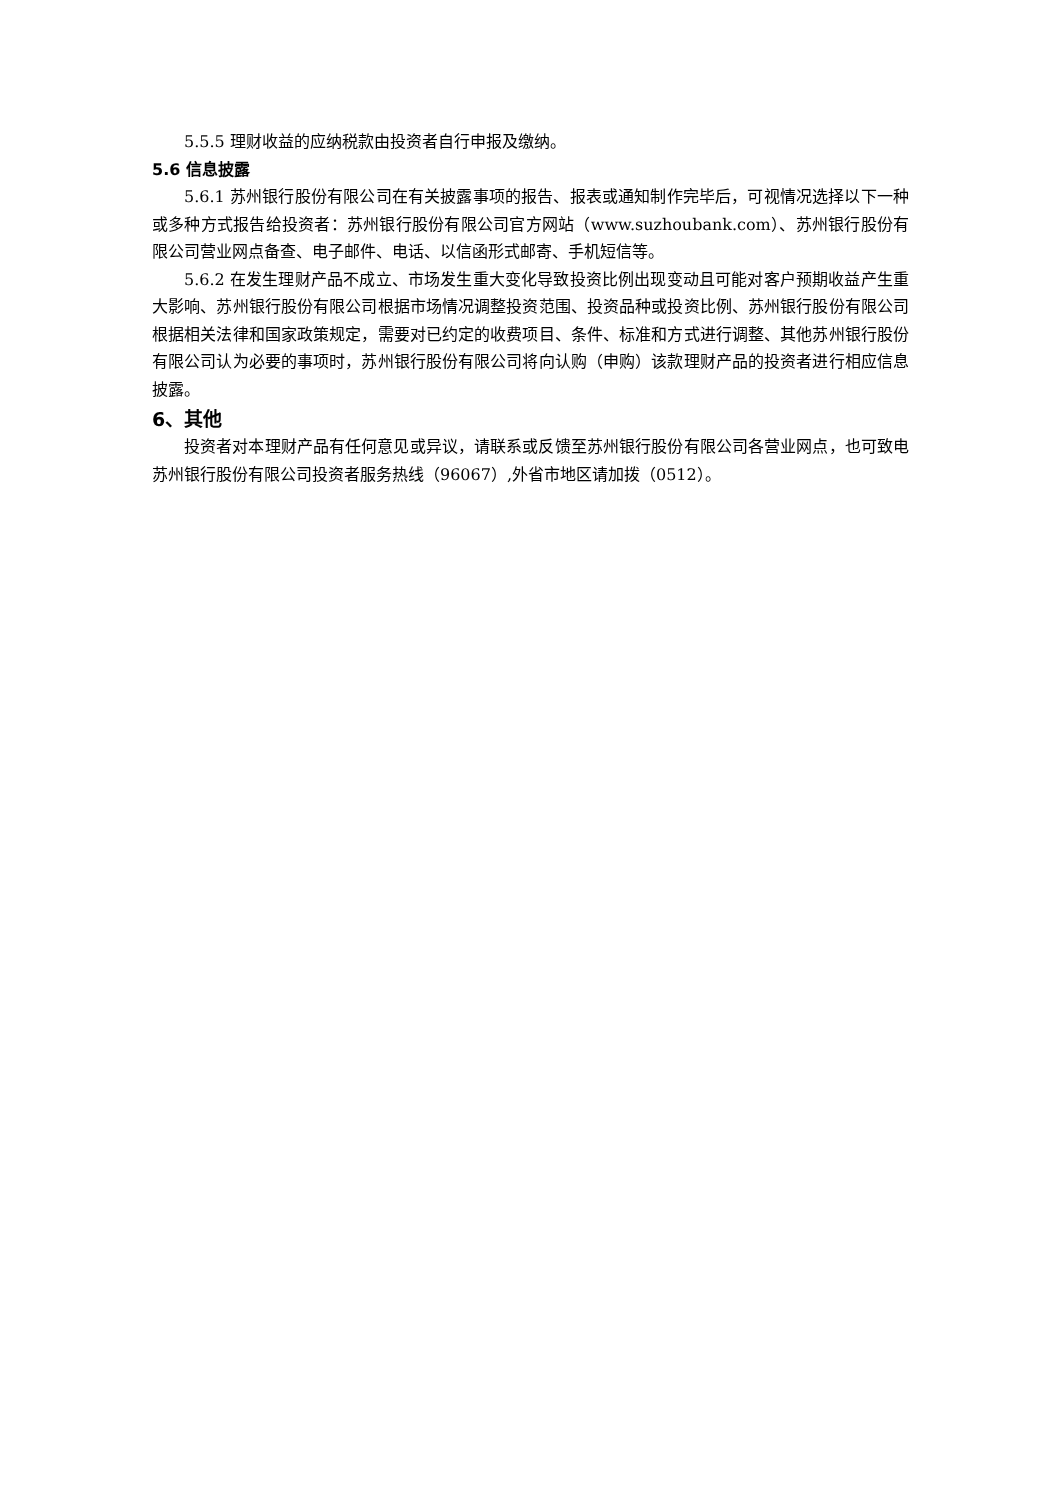5.5.5 理财收益的应纳税款由投资者自行申报及缴纳。
5.6 信息披露
5.6.1 苏州银行股份有限公司在有关披露事项的报告、报表或通知制作完毕后，可视情况选择以下一种或多种方式报告给投资者：苏州银行股份有限公司官方网站（www.suzhoubank.com）、苏州银行股份有限公司营业网点备查、电子邮件、电话、以信函形式邮寄、手机短信等。
5.6.2 在发生理财产品不成立、市场发生重大变化导致投资比例出现变动且可能对客户预期收益产生重大影响、苏州银行股份有限公司根据市场情况调整投资范围、投资品种或投资比例、苏州银行股份有限公司根据相关法律和国家政策规定，需要对已约定的收费项目、条件、标准和方式进行调整、其他苏州银行股份有限公司认为必要的事项时，苏州银行股份有限公司将向认购（申购）该款理财产品的投资者进行相应信息披露。
6、其他
投资者对本理财产品有任何意见或异议，请联系或反馈至苏州银行股份有限公司各营业网点，也可致电苏州银行股份有限公司投资者服务热线（96067）,外省市地区请加拨（0512）。